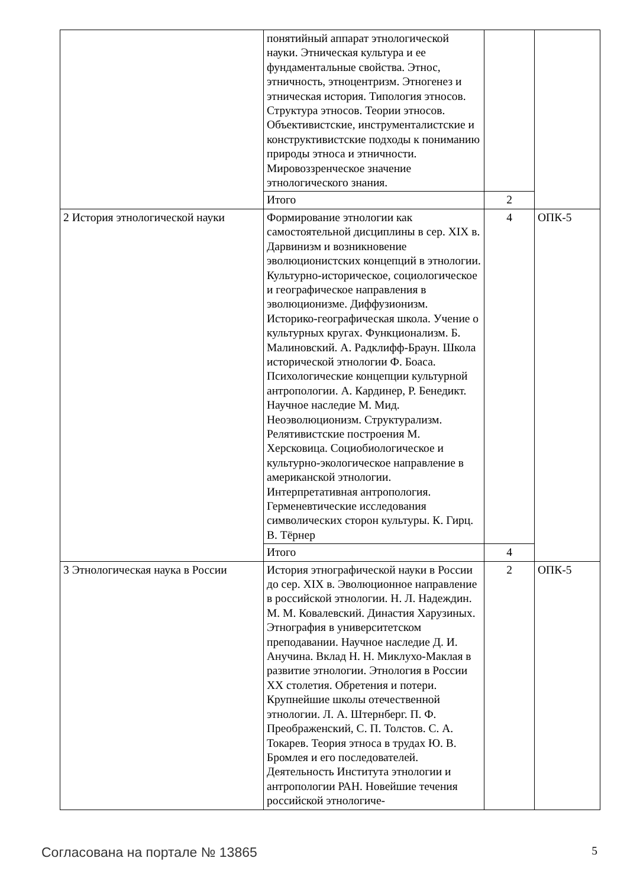| | понятийный аппарат этнологической науки. Этническая культура и ее фундаментальные свойства. Этнос, этничность, этноцентризм. Этногенез и этническая история. Типология этносов. Структура этносов. Теории этносов. Объективистские, инструменталистские и конструктивистские подходы к пониманию природы этноса и этничности. Мировоззренческое значение этнологического знания. | | |
| | Итого | 2 | |
| 2 История этнологической науки | Формирование этнологии как самостоятельной дисциплины в сер. XIX в. Дарвинизм и возникновение эволюционистских концепций в этнологии. Культурно-историческое, социологическое и географическое направления в эволюционизме. Диффузионизм. Историко-географическая школа. Учение о культурных кругах. Функционализм. Б. Малиновский. А. Радклифф-Браун. Школа исторической этнологии Ф. Боаса. Психологические концепции культурной антропологии. А. Кардинер, Р. Бенедикт. Научное наследие М. Мид. Неоэволюционизм. Структурализм. Релятивистские построения М. Херсковица. Социобиологическое и культурно-экологическое направление в американской этнологии. Интерпретативная антропология. Герменевтические исследования символических сторон культуры. К. Гирц. В. Тёрнер | 4 | ОПК-5 |
| | Итого | 4 | |
| 3 Этнологическая наука в России | История этнографической науки в России до сер. XIX в. Эволюционное направление в российской этнологии. Н. Л. Надеждин. М. М. Ковалевский. Династия Харузиных. Этнография в университетском преподавании. Научное наследие Д. И. Анучина. Вклад Н. Н. Миклухо-Маклая в развитие этнологии. Этнология в России XX столетия. Обретения и потери. Крупнейшие школы отечественной этнологии. Л. А. Штернберг. П. Ф. Преображенский, С. П. Толстов. С. А. Токарев. Теория этноса в трудах Ю. В. Бромлея и его последователей. Деятельность Института этнологии и антропологии РАН. Новейшие течения российской этнологиче- | 2 | ОПК-5 |
Согласована на портале № 13865 5